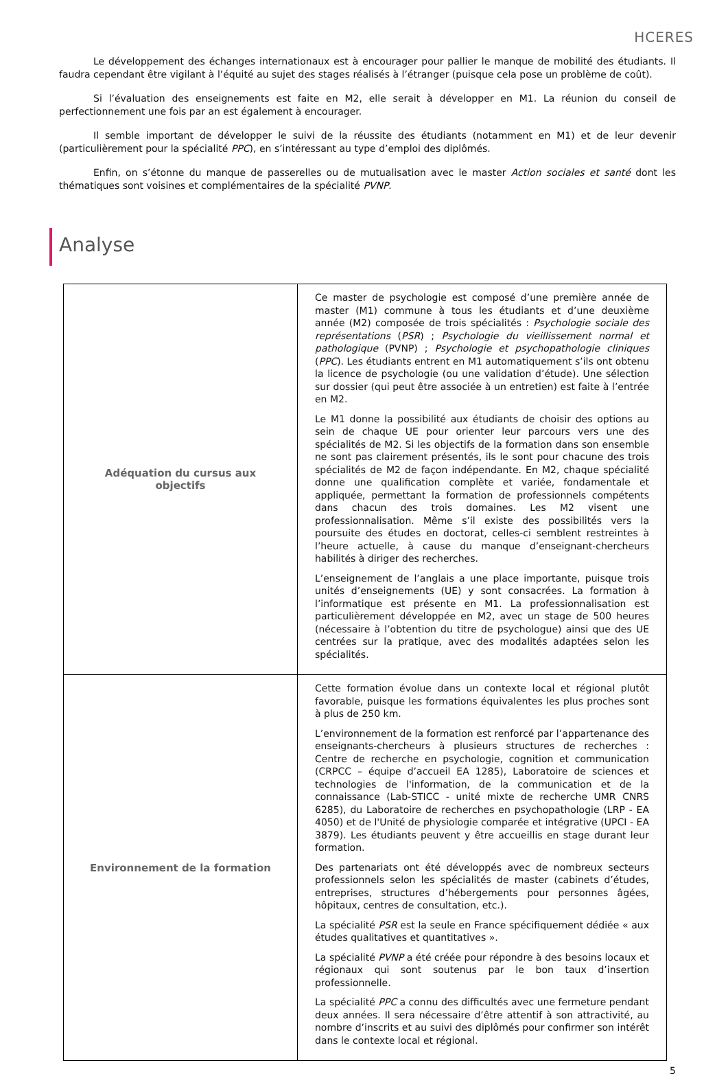HCERES
Le développement des échanges internationaux est à encourager pour pallier le manque de mobilité des étudiants. Il faudra cependant être vigilant à l’équité au sujet des stages réalisés à l’étranger (puisque cela pose un problème de coût).
Si l’évaluation des enseignements est faite en M2, elle serait à développer en M1. La réunion du conseil de perfectionnement une fois par an est également à encourager.
Il semble important de développer le suivi de la réussite des étudiants (notamment en M1) et de leur devenir (particulièrement pour la spécialité PPC), en s’intéressant au type d’emploi des diplômés.
Enfin, on s’étonne du manque de passerelles ou de mutualisation avec le master Action sociales et santé dont les thématiques sont voisines et complémentaires de la spécialité PVNP.
Analyse
| Adéquation du cursus aux objectifs | Ce master de psychologie est composé d’une première année de master (M1) commune à tous les étudiants et d’une deuxième année (M2) composée de trois spécialités : Psychologie sociale des représentations ( PSR ) ; Psychologie du vieillissement normal et pathologique (PVNP) ; Psychologie et psychopathologie cliniques ( PPC ). Les étudiants entrent en M1 automatiquement s’ils ont obtenu la licence de psychologie (ou une validation d’étude). Une sélection sur dossier (qui peut être associée à un entretien) est faite à l’entrée en M2. Le M1 donne la possibilité aux étudiants de choisir des options au sein de chaque UE pour orienter leur parcours vers une des spécialités de M2. Si les objectifs de la formation dans son ensemble ne sont pas clairement présentés, ils le sont pour chacune des trois spécialités de M2 de façon indépendante. En M2, chaque spécialité donne une qualification complète et variée, fondamentale et appliquée, permettant la formation de professionnels compétents dans chacun des trois domaines. Les M2 visent une professionnalisation. Même s’il existe des possibilités vers la poursuite des études en doctorat, celles-ci semblent restreintes à l’heure actuelle, à cause du manque d’enseignant-chercheurs habilités à diriger des recherches. L’enseignement de l’anglais a une place importante, puisque trois unités d’enseignements (UE) y sont consacrées. La formation à l’informatique est présente en M1. La professionnalisation est particulièrement développée en M2, avec un stage de 500 heures (nécessaire à l’obtention du titre de psychologue) ainsi que des UE centrées sur la pratique, avec des modalités adaptées selon les spécialités. |
| Environnement de la formation | Cette formation évolue dans un contexte local et régional plutôt favorable, puisque les formations équivalentes les plus proches sont à plus de 250 km. L’environnement de la formation est renforcé par l’appartenance des enseignants-chercheurs à plusieurs structures de recherches : Centre de recherche en psychologie, cognition et communication (CRPCC – équipe d’accueil EA 1285), Laboratoire de sciences et technologies de l'information, de la communication et de la connaissance (Lab-STICC - unité mixte de recherche UMR CNRS 6285), du Laboratoire de recherches en psychopathologie (LRP - EA 4050) et de l'Unité de physiologie comparée et intégrative (UPCI - EA 3879). Les étudiants peuvent y être accueillis en stage durant leur formation. Des partenariats ont été développés avec de nombreux secteurs professionnels selon les spécialités de master (cabinets d’études, entreprises, structures d’hébergements pour personnes âgées, hôpitaux, centres de consultation, etc.). La spécialité PSR est la seule en France spécifiquement dédiée « aux études qualitatives et quantitatives ». La spécialité PVNP a été créée pour répondre à des besoins locaux et régionaux qui sont soutenus par le bon taux d’insertion professionnelle. La spécialité PPC a connu des difficultés avec une fermeture pendant deux années. Il sera nécessaire d’être attentif à son attractivité, au nombre d’inscrits et au suivi des diplômés pour confirmer son intérêt dans le contexte local et régional. |
5